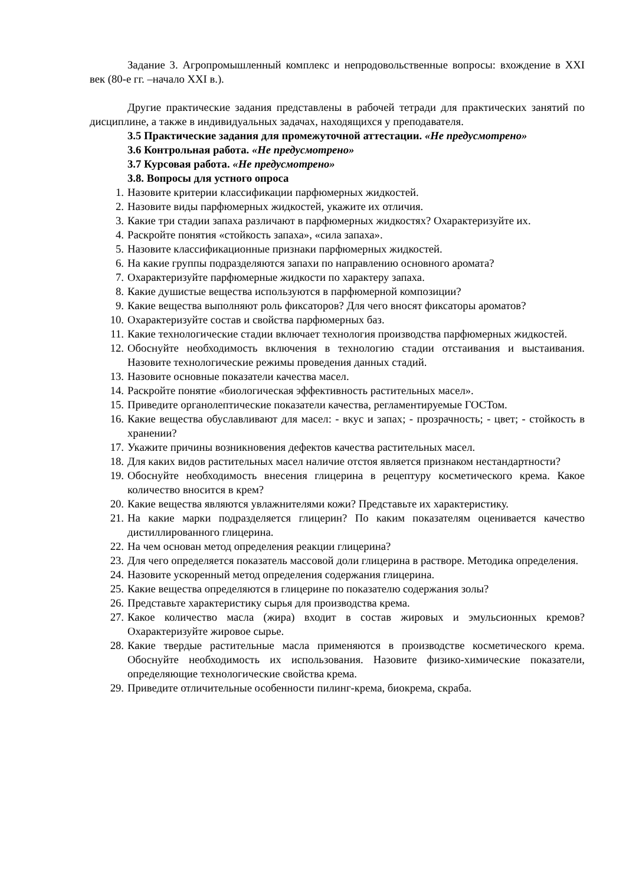Задание 3. Агропромышленный комплекс и непродовольственные вопросы: вхождение в XXI век (80-е гг. –начало XXI в.).
Другие практические задания представлены в рабочей тетради для практических занятий по дисциплине, а также в индивидуальных задачах, находящихся у преподавателя.
3.5 Практические задания для промежуточной аттестации. «Не предусмотрено»
3.6 Контрольная работа. «Не предусмотрено»
3.7 Курсовая работа. «Не предусмотрено»
3.8. Вопросы для устного опроса
1. Назовите критерии классификации парфюмерных жидкостей.
2. Назовите виды парфюмерных жидкостей, укажите их отличия.
3. Какие три стадии запаха различают в парфюмерных жидкостях? Охарактеризуйте их.
4. Раскройте понятия «стойкость запаха», «сила запаха».
5. Назовите классификационные признаки парфюмерных жидкостей.
6. На какие группы подразделяются запахи по направлению основного аромата?
7. Охарактеризуйте парфюмерные жидкости по характеру запаха.
8. Какие душистые вещества используются в парфюмерной композиции?
9. Какие вещества выполняют роль фиксаторов? Для чего вносят фиксаторы ароматов?
10. Охарактеризуйте состав и свойства парфюмерных баз.
11. Какие технологические стадии включает технология производства парфюмерных жидкостей.
12. Обоснуйте необходимость включения в технологию стадии отстаивания и выстаивания. Назовите технологические режимы проведения данных стадий.
13. Назовите основные показатели качества масел.
14. Раскройте понятие «биологическая эффективность растительных масел».
15. Приведите органолептические показатели качества, регламентируемые ГОСТом.
16. Какие вещества обуславливают для масел: - вкус и запах; - прозрачность; - цвет; - стойкость в хранении?
17. Укажите причины возникновения дефектов качества растительных масел.
18. Для каких видов растительных масел наличие отстоя является признаком нестандартности?
19. Обоснуйте необходимость внесения глицерина в рецептуру косметического крема. Какое количество вносится в крем?
20. Какие вещества являются увлажнителями кожи? Представьте их характеристику.
21. На какие марки подразделяется глицерин? По каким показателям оценивается качество дистиллированного глицерина.
22. На чем основан метод определения реакции глицерина?
23. Для чего определяется показатель массовой доли глицерина в растворе. Методика определения.
24. Назовите ускоренный метод определения содержания глицерина.
25. Какие вещества определяются в глицерине по показателю содержания золы?
26. Представьте характеристику сырья для производства крема.
27. Какое количество масла (жира) входит в состав жировых и эмульсионных кремов? Охарактеризуйте жировое сырье.
28. Какие твердые растительные масла применяются в производстве косметического крема. Обоснуйте необходимость их использования. Назовите физико-химические показатели, определяющие технологические свойства крема.
29. Приведите отличительные особенности пилинг-крема, биокрема, скраба.